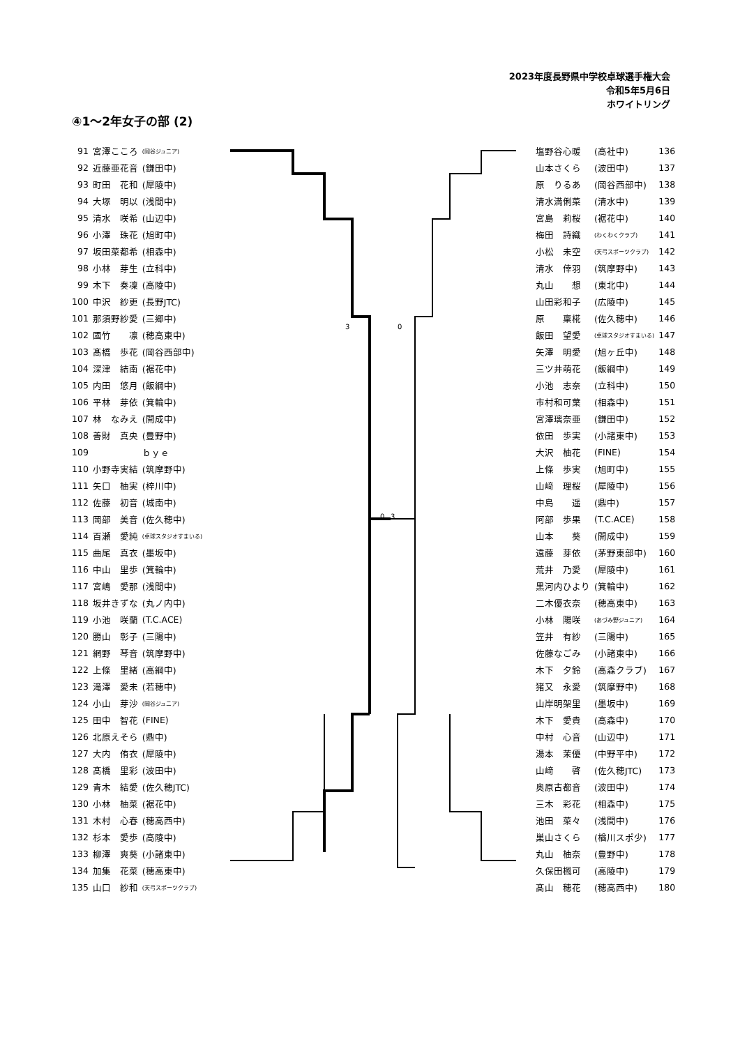2023年度長野県中学校卓球選手権大会
令和5年5月6日
ホワイトリング
④1～2年女子の部 (2)
| 91 | 宮澤こころ | (岡谷ジュニア) |
| 92 | 近藤亜花音 | (鎌田中) |
| 93 | 町田 花和 | (犀陵中) |
| 94 | 大塚 明以 | (浅間中) |
| 95 | 清水 咲希 | (山辺中) |
| 96 | 小澤 珠花 | (旭町中) |
| 97 | 坂田菜都希 | (相森中) |
| 98 | 小林 芽生 | (立科中) |
| 99 | 木下 奏凜 | (高陵中) |
| 100 | 中沢 紗更 | (長野JTC) |
| 101 | 那須野紗愛 | (三郷中) |
| 102 | 國竹 凛 | (穂高東中) |
| 103 | 髙橋 歩花 | (岡谷西部中) |
| 104 | 深津 結南 | (裾花中) |
| 105 | 内田 悠月 | (飯綱中) |
| 106 | 平林 芽依 | (箕輪中) |
| 107 | 林 なみえ | (開成中) |
| 108 | 善財 真央 | (豊野中) |
| 109 | | ｂｙｅ |
| 110 | 小野寺実結 | (筑摩野中) |
| 111 | 矢口 柚実 | (梓川中) |
| 112 | 佐藤 初音 | (城南中) |
| 113 | 岡部 美音 | (佐久穂中) |
| 114 | 百瀬 愛純 | (卓球スタジオすまいる) |
| 115 | 曲尾 真衣 | (墨坂中) |
| 116 | 中山 里歩 | (箕輪中) |
| 117 | 宮嶋 愛那 | (浅間中) |
| 118 | 坂井きずな | (丸ノ内中) |
| 119 | 小池 咲蘭 | (T.C.ACE) |
| 120 | 勝山 彰子 | (三陽中) |
| 121 | 網野 琴音 | (筑摩野中) |
| 122 | 上條 里緒 | (高綱中) |
| 123 | 滝澤 愛未 | (若穂中) |
| 124 | 小山 芽沙 | (岡谷ジュニア) |
| 125 | 田中 智花 | (FINE) |
| 126 | 北原えそら | (鼎中) |
| 127 | 大内 侑衣 | (犀陵中) |
| 128 | 髙橋 里彩 | (波田中) |
| 129 | 青木 結愛 | (佐久穂JTC) |
| 130 | 小林 柚菜 | (裾花中) |
| 131 | 木村 心春 | (穂高西中) |
| 132 | 杉本 愛歩 | (高陵中) |
| 133 | 柳澤 爽葵 | (小諸東中) |
| 134 | 加集 花菜 | (穂高東中) |
| 135 | 山口 紗和 | (天弓スポーツクラブ) |
| 塩野谷心暖 | (高社中) | 136 |
| 山本さくら | (波田中) | 137 |
| 原 りるあ | (岡谷西部中) | 138 |
| 清水満俐菜 | (清水中) | 139 |
| 宮島 莉桜 | (裾花中) | 140 |
| 梅田 詩織 | (わくわくクラブ) | 141 |
| 小松 未空 | (天弓スポーツクラブ) | 142 |
| 清水 倖羽 | (筑摩野中) | 143 |
| 丸山 想 | (東北中) | 144 |
| 山田彩和子 | (広陵中) | 145 |
| 原 稟椛 | (佐久穂中) | 146 |
| 飯田 望愛 | (卓球スタジオすまいる) | 147 |
| 矢澤 明愛 | (旭ヶ丘中) | 148 |
| 三ツ井萌花 | (飯綱中) | 149 |
| 小池 志奈 | (立科中) | 150 |
| 市村和可葉 | (相森中) | 151 |
| 宮澤璃奈亜 | (鎌田中) | 152 |
| 依田 歩実 | (小諸東中) | 153 |
| 大沢 柚花 | (FINE) | 154 |
| 上條 歩実 | (旭町中) | 155 |
| 山﨑 理桜 | (犀陵中) | 156 |
| 中島 遥 | (鼎中) | 157 |
| 阿部 歩果 | (T.C.ACE) | 158 |
| 山本 葵 | (開成中) | 159 |
| 遠藤 芽依 | (茅野東部中) | 160 |
| 荒井 乃愛 | (犀陵中) | 161 |
| 黒河内ひより | (箕輪中) | 162 |
| 二木優衣奈 | (穂高東中) | 163 |
| 小林 陽咲 | (あづみ野ジュニア) | 164 |
| 笠井 有紗 | (三陽中) | 165 |
| 佐藤なごみ | (小諸東中) | 166 |
| 木下 夕鈴 | (高森クラブ) | 167 |
| 猪又 永愛 | (筑摩野中) | 168 |
| 山岸明架里 | (墨坂中) | 169 |
| 木下 愛貴 | (高森中) | 170 |
| 中村 心音 | (山辺中) | 171 |
| 湯本 茉優 | (中野平中) | 172 |
| 山﨑 啓 | (佐久穂JTC) | 173 |
| 奥原古都音 | (波田中) | 174 |
| 三木 彩花 | (相森中) | 175 |
| 池田 菜々 | (浅間中) | 176 |
| 巣山さくら | (楢川スポ少) | 177 |
| 丸山 柚奈 | (豊野中) | 178 |
| 久保田楓可 | (高陵中) | 179 |
| 髙山 穂花 | (穂高西中) | 180 |
0
3
3
0